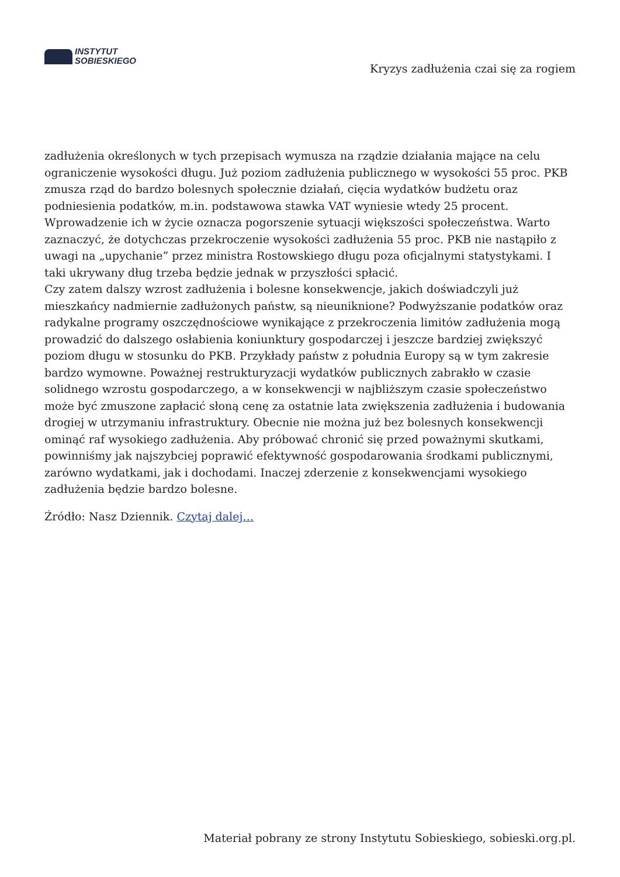INSTYTUT
SOBIESKIEGO
Kryzys zadłużenia czai się za rogiem
zadłużenia określonych w tych przepisach wymusza na rządzie działania mające na celu ograniczenie wysokości długu. Już poziom zadłużenia publicznego w wysokości 55 proc. PKB zmusza rząd do bardzo bolesnych społecznie działań, cięcia wydatków budżetu oraz podniesienia podatków, m.in. podstawowa stawka VAT wyniesie wtedy 25 procent. Wprowadzenie ich w życie oznacza pogorszenie sytuacji większości społeczeństwa. Warto zaznaczyć, że dotychczas przekroczenie wysokości zadłużenia 55 proc. PKB nie nastąpiło z uwagi na „upychanie” przez ministra Rostowskiego długu poza oficjalnymi statystykami. I taki ukrywany dług trzeba będzie jednak w przyszłości spłacić.
Czy zatem dalszy wzrost zadłużenia i bolesne konsekwencje, jakich doświadczyli już mieszkańcy nadmiernie zadłużonych państw, są nieuniknione? Podwyższanie podatków oraz radykalne programy oszczędnościowe wynikające z przekroczenia limitów zadłużenia mogą prowadzić do dalszego osłabienia koniunktury gospodarczej i jeszcze bardziej zwiększyć poziom długu w stosunku do PKB. Przykłady państw z południa Europy są w tym zakresie bardzo wymowne. Poważnej restrukturyzacji wydatków publicznych zabrakło w czasie solidnego wzrostu gospodarczego, a w konsekwencji w najbliższym czasie społeczeństwo może być zmuszone zapłacić słoną cenę za ostatnie lata zwiększenia zadłużenia i budowania drogiej w utrzymaniu infrastruktury. Obecnie nie można już bez bolesnych konsekwencji ominąć raf wysokiego zadłużenia. Aby próbować chronić się przed poważnymi skutkami, powinniśmy jak najszybciej poprawić efektywność gospodarowania środkami publicznymi, zarówno wydatkami, jak i dochodami. Inaczej zderzenie z konsekwencjami wysokiego zadłużenia będzie bardzo bolesne.
Źródło: Nasz Dziennik. Czytaj dalej…
Materiał pobrany ze strony Instytutu Sobieskiego, sobieski.org.pl.